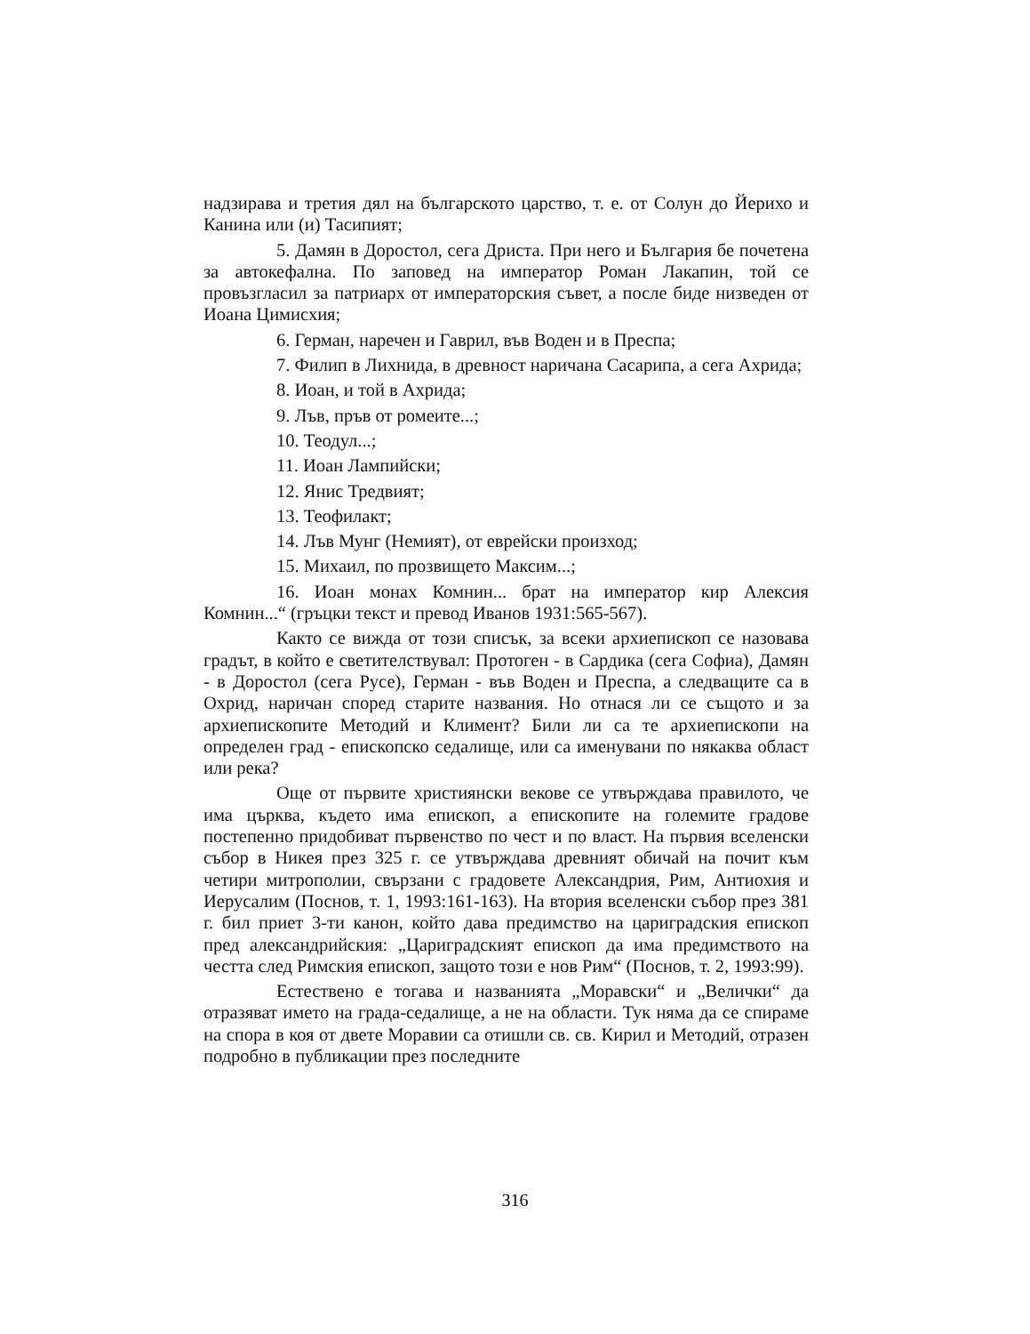надзирава и третия дял на българското царство, т. е. от Солун до Йерихо и Канина или (и) Тасипият;
5. Дамян в Доростол, сега Дриста. При него и България бе почетена за автокефална. По заповед на император Роман Лакапин, той се провъзгласил за патриарх от императорския съвет, а после биде низведен от Иоана Цимисхия;
6. Герман, наречен и Гаврил, във Воден и в Преспа;
7. Филип в Лихнида, в древност наричана Сасарипа, а сега Ахрида;
8. Иоан, и той в Ахрида;
9. Лъв, пръв от ромеите...;
10. Теодул...;
11. Иоан Лампийски;
12. Янис Тредвият;
13. Теофилакт;
14. Лъв Мунг (Немият), от еврейски произход;
15. Михаил, по прозвището Максим...;
16. Иоан монах Комнин... брат на император кир Алексия Комнин...“ (гръцки текст и превод Иванов 1931:565-567).
Както се вижда от този списък, за всеки архиепископ се назовава градът, в който е светителствувал: Протоген - в Сардика (сега Софиа), Дамян - в Доростол (сега Русе), Герман - във Воден и Преспа, а следващите са в Охрид, наричан според старите названия. Но отнася ли се същото и за архиепископите Методий и Климент? Били ли са те архиепископи на определен град - епископско седалище, или са именувани по някаква област или река?
Още от първите християнски векове се утвърждава правилото, че има църква, където има епископ, а епископите на големите градове постепенно придобиват първенство по чест и по власт. На първия вселенски събор в Никея през 325 г. се утвърждава древният обичай на почит към четири митрополии, свързани с градовете Александрия, Рим, Антиохия и Иерусалим (Поснов, т. 1, 1993:161-163). На втория вселенски събор през 381 г. бил приет 3-ти канон, който дава предимство на цариградския епископ пред александрийския: „Цариградският епископ да има предимството на честта след Римския епископ, защото този е нов Рим“ (Поснов, т. 2, 1993:99).
Естествено е тогава и названията „Моравски“ и „Велички“ да отразяват името на града-седалище, а не на области. Тук няма да се спираме на спора в коя от двете Моравии са отишли св. св. Кирил и Методий, отразен подробно в публикации през последните
316